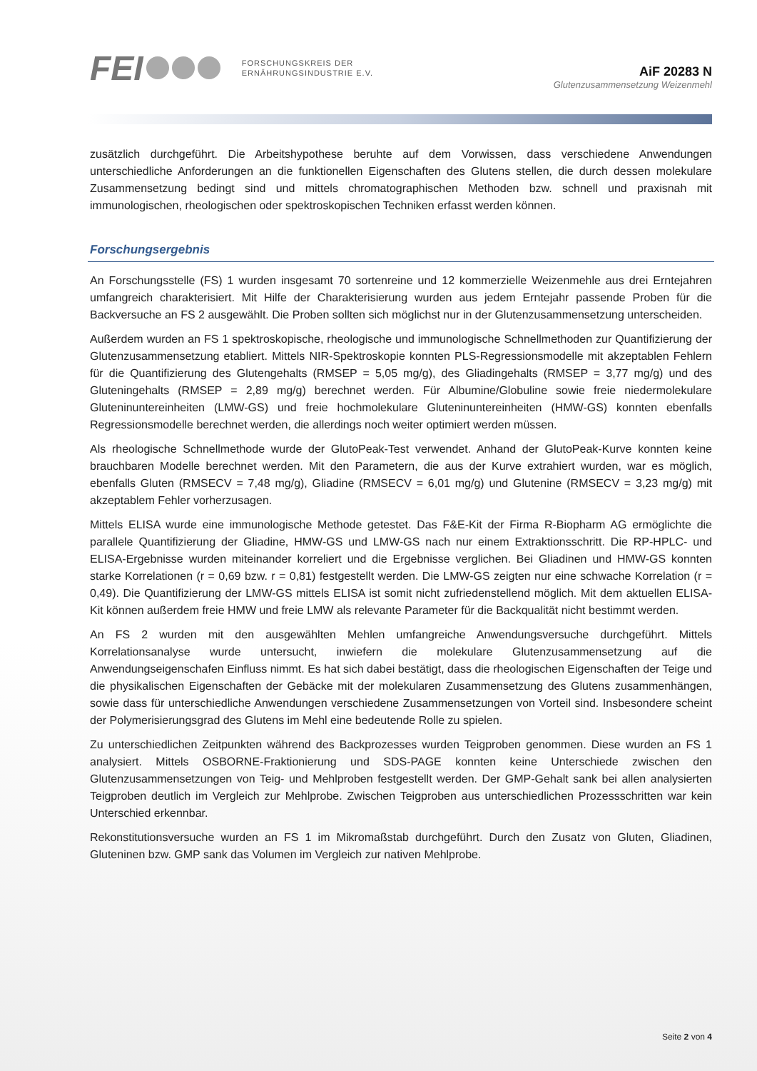FEI
FORSCHUNGSKREIS DER
ERNÄHRUNGSINDUSTRIE E.V.
AiF 20283 N
Glutenzusammensetzung Weizenmehl
zusätzlich durchgeführt. Die Arbeitshypothese beruhte auf dem Vorwissen, dass verschiedene Anwendungen unterschiedliche Anforderungen an die funktionellen Eigenschaften des Glutens stellen, die durch dessen molekulare Zusammensetzung bedingt sind und mittels chromatographischen Methoden bzw. schnell und praxisnah mit immunologischen, rheologischen oder spektroskopischen Techniken erfasst werden können.
Forschungsergebnis
An Forschungsstelle (FS) 1 wurden insgesamt 70 sortenreine und 12 kommerzielle Weizenmehle aus drei Erntejahren umfangreich charakterisiert. Mit Hilfe der Charakterisierung wurden aus jedem Erntejahr passende Proben für die Backversuche an FS 2 ausgewählt. Die Proben sollten sich möglichst nur in der Glutenzusammensetzung unterscheiden.
Außerdem wurden an FS 1 spektroskopische, rheologische und immunologische Schnellmethoden zur Quantifizierung der Glutenzusammensetzung etabliert. Mittels NIR-Spektroskopie konnten PLS-Regressionsmodelle mit akzeptablen Fehlern für die Quantifizierung des Glutengehalts (RMSEP = 5,05 mg/g), des Gliadingehalts (RMSEP = 3,77 mg/g) und des Gluteningehalts (RMSEP = 2,89 mg/g) berechnet werden. Für Albumine/Globuline sowie freie niedermolekulare Gluteninuntereinheiten (LMW-GS) und freie hochmolekulare Gluteninuntereinheiten (HMW-GS) konnten ebenfalls Regressionsmodelle berechnet werden, die allerdings noch weiter optimiert werden müssen.
Als rheologische Schnellmethode wurde der GlutoPeak-Test verwendet. Anhand der GlutoPeak-Kurve konnten keine brauchbaren Modelle berechnet werden. Mit den Parametern, die aus der Kurve extrahiert wurden, war es möglich, ebenfalls Gluten (RMSECV = 7,48 mg/g), Gliadine (RMSECV = 6,01 mg/g) und Glutenine (RMSECV = 3,23 mg/g) mit akzeptablem Fehler vorherzusagen.
Mittels ELISA wurde eine immunologische Methode getestet. Das F&E-Kit der Firma R-Biopharm AG ermöglichte die parallele Quantifizierung der Gliadine, HMW-GS und LMW-GS nach nur einem Extraktionsschritt. Die RP-HPLC- und ELISA-Ergebnisse wurden miteinander korreliert und die Ergebnisse verglichen. Bei Gliadinen und HMW-GS konnten starke Korrelationen (r = 0,69 bzw. r = 0,81) festgestellt werden. Die LMW-GS zeigten nur eine schwache Korrelation (r = 0,49). Die Quantifizierung der LMW-GS mittels ELISA ist somit nicht zufriedenstellend möglich. Mit dem aktuellen ELISA-Kit können außerdem freie HMW und freie LMW als relevante Parameter für die Backqualität nicht bestimmt werden.
An FS 2 wurden mit den ausgewählten Mehlen umfangreiche Anwendungsversuche durchgeführt. Mittels Korrelationsanalyse wurde untersucht, inwiefern die molekulare Glutenzusammensetzung auf die Anwendungseigenschafen Einfluss nimmt. Es hat sich dabei bestätigt, dass die rheologischen Eigenschaften der Teige und die physikalischen Eigenschaften der Gebäcke mit der molekularen Zusammensetzung des Glutens zusammenhängen, sowie dass für unterschiedliche Anwendungen verschiedene Zusammensetzungen von Vorteil sind. Insbesondere scheint der Polymerisierungsgrad des Glutens im Mehl eine bedeutende Rolle zu spielen.
Zu unterschiedlichen Zeitpunkten während des Backprozesses wurden Teigproben genommen. Diese wurden an FS 1 analysiert. Mittels OSBORNE-Fraktionierung und SDS-PAGE konnten keine Unterschiede zwischen den Glutenzusammensetzungen von Teig- und Mehlproben festgestellt werden. Der GMP-Gehalt sank bei allen analysierten Teigproben deutlich im Vergleich zur Mehlprobe. Zwischen Teigproben aus unterschiedlichen Prozessschritten war kein Unterschied erkennbar.
Rekonstitutionsversuche wurden an FS 1 im Mikromaßstab durchgeführt. Durch den Zusatz von Gluten, Gliadinen, Gluteninen bzw. GMP sank das Volumen im Vergleich zur nativen Mehlprobe.
Seite 2 von 4